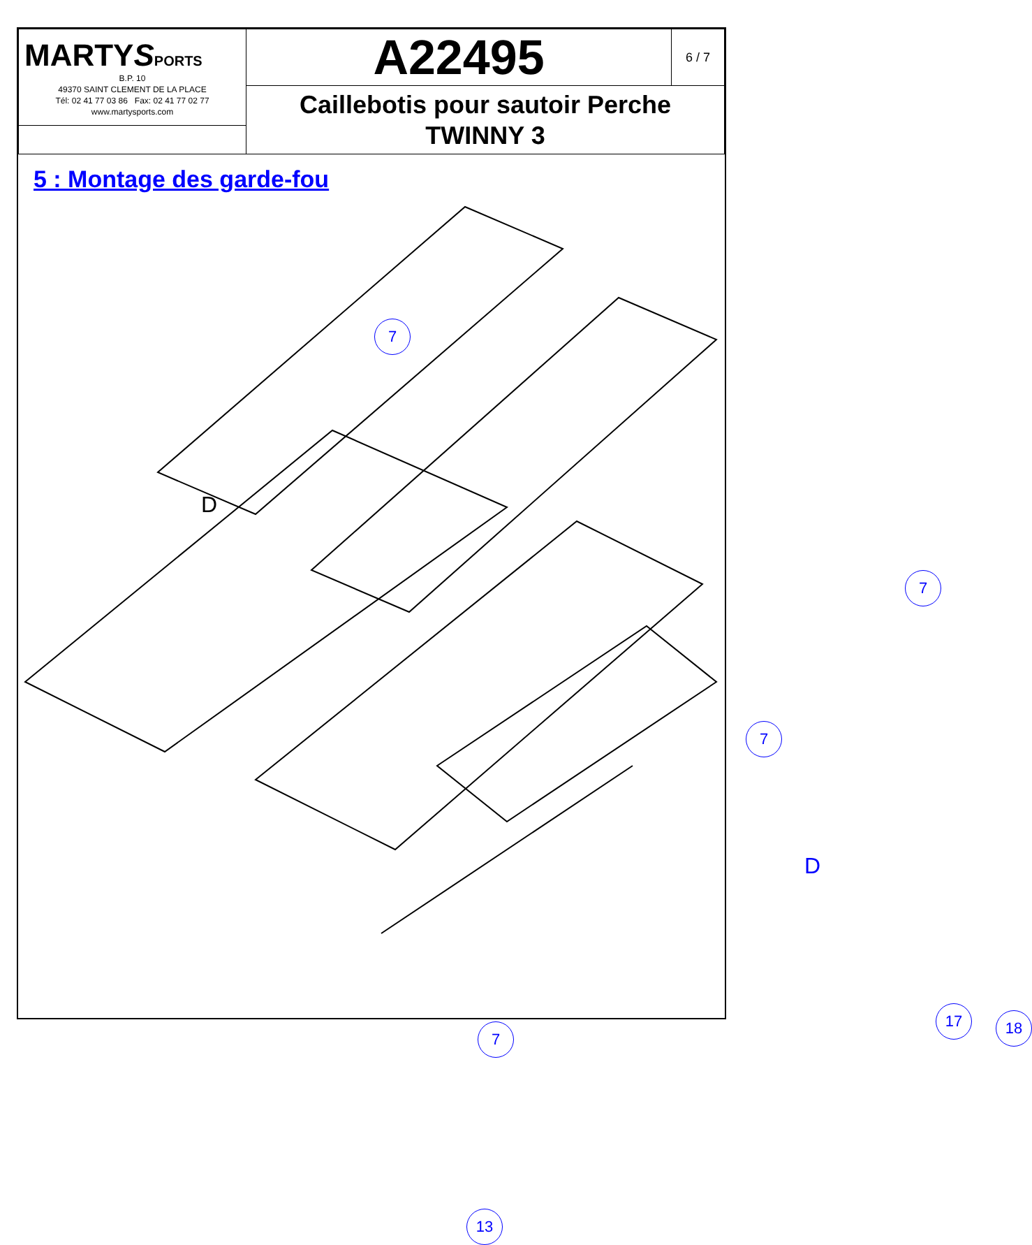| MARTY S PORTS B.P. 10 49370 SAINT CLEMENT DE LA PLACE Tél: 02 41 77 03 86 Fax: 02 41 77 02 77 www.martysports.com | A22495 | 6 / 7 |
| | Caillebotis pour sautoir Perche TWINNY 3 | |
5 : Montage des garde-fou
7
D
7
7
D
7
17 18
13